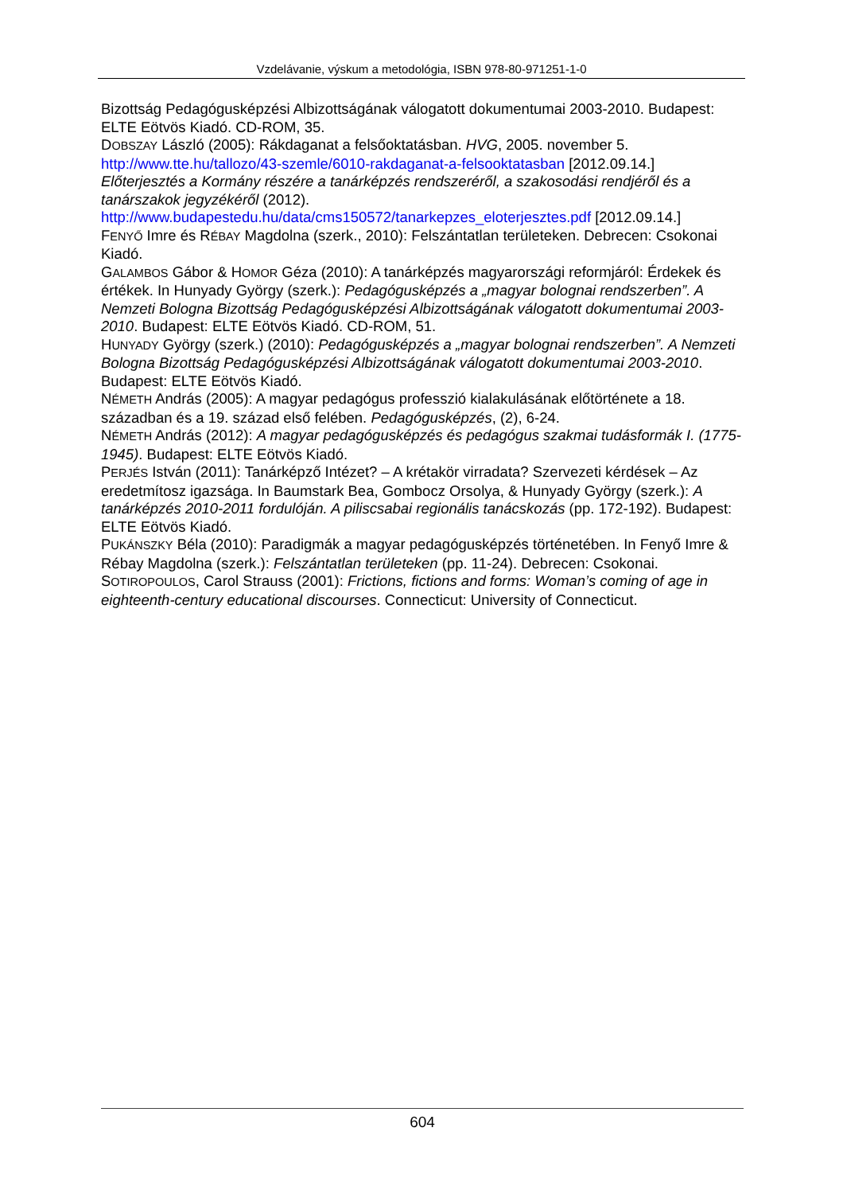Vzdelávanie, výskum a metodológia, ISBN 978-80-971251-1-0
Bizottság Pedagógusképzési Albizottságának válogatott dokumentumai 2003-2010. Budapest: ELTE Eötvös Kiadó. CD-ROM, 35.
DOBSZAY László (2005): Rákdaganat a felsőoktatásban. HVG, 2005. november 5. http://www.tte.hu/tallozo/43-szemle/6010-rakdaganat-a-felsooktatasban [2012.09.14.]
Előterjesztés a Kormány részére a tanárképzés rendszeréről, a szakosodási rendjéről és a tanárszakok jegyzékéről (2012). http://www.budapestedu.hu/data/cms150572/tanarkepzes_eloterjesztes.pdf [2012.09.14.]
FENYŐ Imre és RÉBAY Magdolna (szerk., 2010): Felszántatlan területeken. Debrecen: Csokonai Kiadó.
GALAMBOS Gábor & HOMOR Géza (2010): A tanárképzés magyarországi reformjáról: Érdekek és értékek. In Hunyady György (szerk.): Pedagógusképzés a „magyar bolognai rendszerben”. A Nemzeti Bologna Bizottság Pedagógusképzési Albizottságának válogatott dokumentumai 2003-2010. Budapest: ELTE Eötvös Kiadó. CD-ROM, 51.
HUNYADY György (szerk.) (2010): Pedagógusképzés a „magyar bolognai rendszerben”. A Nemzeti Bologna Bizottság Pedagógusképzési Albizottságának válogatott dokumentumai 2003-2010. Budapest: ELTE Eötvös Kiadó.
NÉMETH András (2005): A magyar pedagógus professzió kialakulásának előtörténete a 18. században és a 19. század első felében. Pedagógusképzés, (2), 6-24.
NÉMETH András (2012): A magyar pedagógusképzés és pedagógus szakmai tudásformák I. (1775-1945). Budapest: ELTE Eötvös Kiadó.
PERJÉS István (2011): Tanárképző Intézet? – A krétakör virradata? Szervezeti kérdések – Az eredetmítosz igazsága. In Baumstark Bea, Gombocz Orsolya, & Hunyady György (szerk.): A tanárképzés 2010-2011 fordulóján. A piliscsabai regionális tanácskozás (pp. 172-192). Budapest: ELTE Eötvös Kiadó.
PUKÁNSZKY Béla (2010): Paradigmák a magyar pedagógusképzés történetében. In Fenyő Imre & Rébay Magdolna (szerk.): Felszántatlan területeken (pp. 11-24). Debrecen: Csokonai.
SOTIROPOULOS, Carol Strauss (2001): Frictions, fictions and forms: Woman’s coming of age in eighteenth-century educational discourses. Connecticut: University of Connecticut.
604